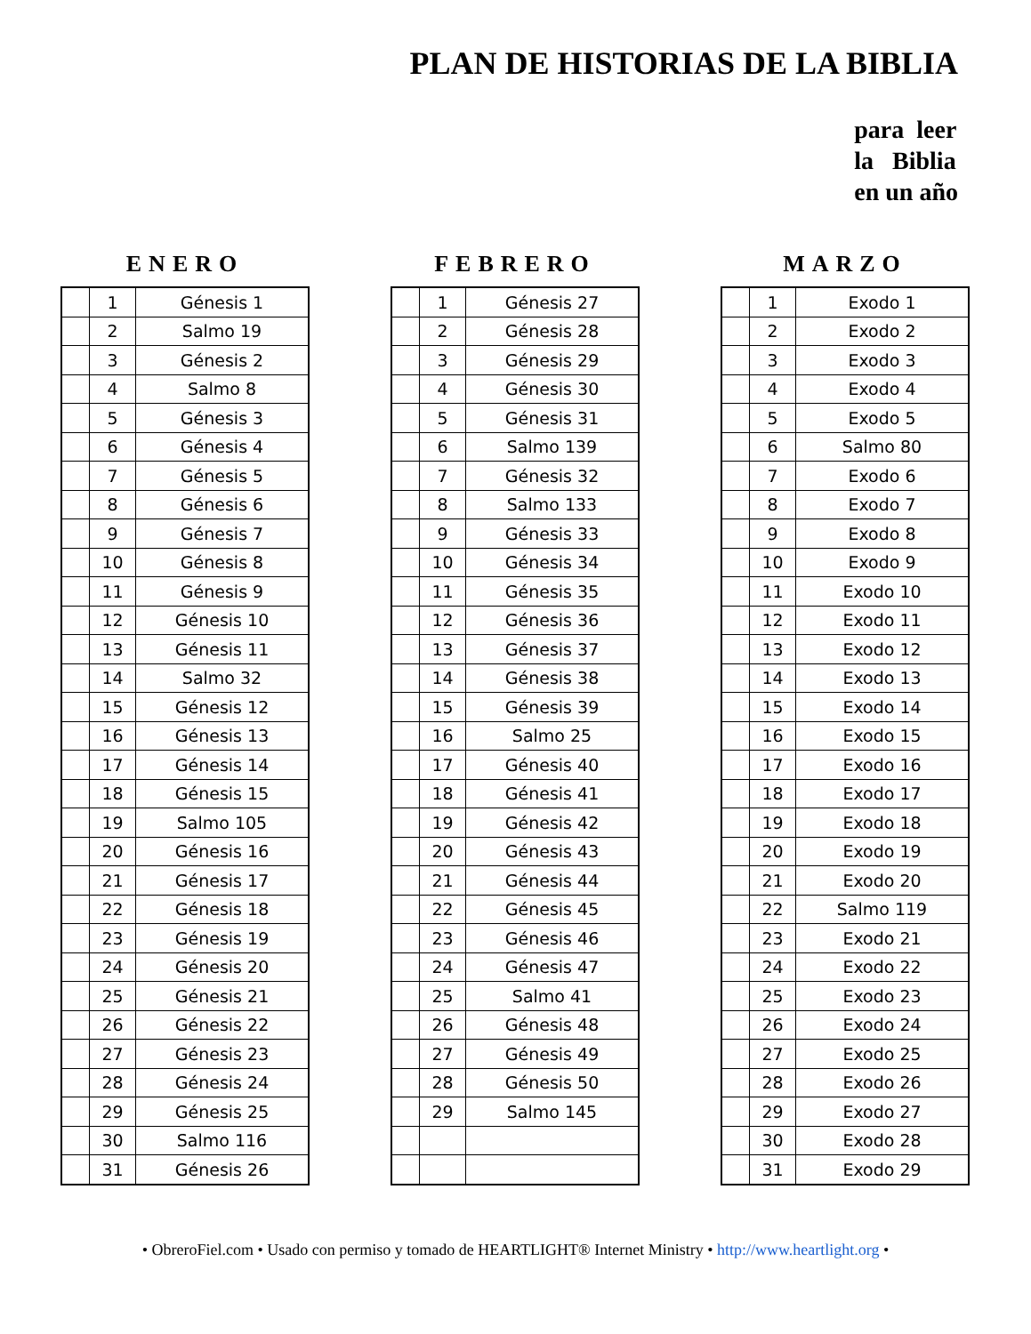PLAN DE HISTORIAS DE LA BIBLIA
para leer
la Biblia
en un año
ENERO
| | 1 | Génesis 1 |
| | 2 | Salmo 19 |
| | 3 | Génesis 2 |
| | 4 | Salmo 8 |
| | 5 | Génesis 3 |
| | 6 | Génesis 4 |
| | 7 | Génesis 5 |
| | 8 | Génesis 6 |
| | 9 | Génesis 7 |
| | 10 | Génesis 8 |
| | 11 | Génesis 9 |
| | 12 | Génesis 10 |
| | 13 | Génesis 11 |
| | 14 | Salmo 32 |
| | 15 | Génesis 12 |
| | 16 | Génesis 13 |
| | 17 | Génesis 14 |
| | 18 | Génesis 15 |
| | 19 | Salmo 105 |
| | 20 | Génesis 16 |
| | 21 | Génesis 17 |
| | 22 | Génesis 18 |
| | 23 | Génesis 19 |
| | 24 | Génesis 20 |
| | 25 | Génesis 21 |
| | 26 | Génesis 22 |
| | 27 | Génesis 23 |
| | 28 | Génesis 24 |
| | 29 | Génesis 25 |
| | 30 | Salmo 116 |
| | 31 | Génesis 26 |
FEBRERO
| | 1 | Génesis 27 |
| | 2 | Génesis 28 |
| | 3 | Génesis 29 |
| | 4 | Génesis 30 |
| | 5 | Génesis 31 |
| | 6 | Salmo 139 |
| | 7 | Génesis 32 |
| | 8 | Salmo 133 |
| | 9 | Génesis 33 |
| | 10 | Génesis 34 |
| | 11 | Génesis 35 |
| | 12 | Génesis 36 |
| | 13 | Génesis 37 |
| | 14 | Génesis 38 |
| | 15 | Génesis 39 |
| | 16 | Salmo 25 |
| | 17 | Génesis 40 |
| | 18 | Génesis 41 |
| | 19 | Génesis 42 |
| | 20 | Génesis 43 |
| | 21 | Génesis 44 |
| | 22 | Génesis 45 |
| | 23 | Génesis 46 |
| | 24 | Génesis 47 |
| | 25 | Salmo 41 |
| | 26 | Génesis 48 |
| | 27 | Génesis 49 |
| | 28 | Génesis 50 |
| | 29 | Salmo 145 |
MARZO
| | 1 | Exodo 1 |
| | 2 | Exodo 2 |
| | 3 | Exodo 3 |
| | 4 | Exodo 4 |
| | 5 | Exodo 5 |
| | 6 | Salmo 80 |
| | 7 | Exodo 6 |
| | 8 | Exodo 7 |
| | 9 | Exodo 8 |
| | 10 | Exodo 9 |
| | 11 | Exodo 10 |
| | 12 | Exodo 11 |
| | 13 | Exodo 12 |
| | 14 | Exodo 13 |
| | 15 | Exodo 14 |
| | 16 | Exodo 15 |
| | 17 | Exodo 16 |
| | 18 | Exodo 17 |
| | 19 | Exodo 18 |
| | 20 | Exodo 19 |
| | 21 | Exodo 20 |
| | 22 | Salmo 119 |
| | 23 | Exodo 21 |
| | 24 | Exodo 22 |
| | 25 | Exodo 23 |
| | 26 | Exodo 24 |
| | 27 | Exodo 25 |
| | 28 | Exodo 26 |
| | 29 | Exodo 27 |
| | 30 | Exodo 28 |
| | 31 | Exodo 29 |
• ObreroFiel.com • Usado con permiso y tomado de HEARTLIGHT® Internet Ministry • http://www.heartlight.org •